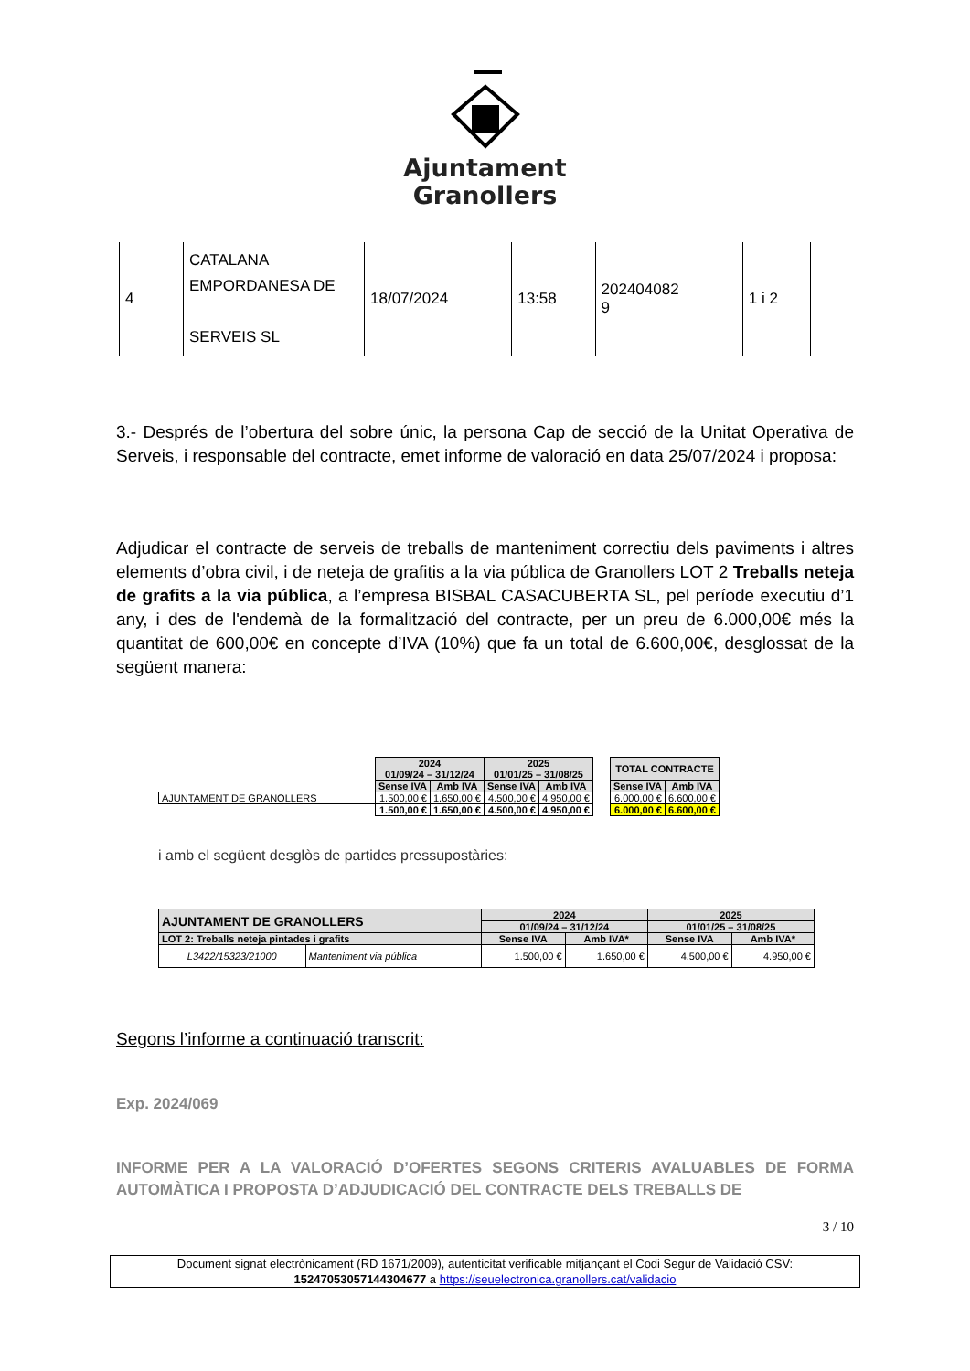Ajuntament
Granollers
| 4 | CATALANA EMPORDANESA DE SERVEIS SL | 18/07/2024 | 13:58 | 202404082 9 | 1 i 2 |
3.- Després de l’obertura del sobre únic, la persona Cap de secció de la Unitat Operativa de Serveis, i responsable del contracte, emet informe de valoració en data 25/07/2024 i proposa:
Adjudicar el contracte de serveis de treballs de manteniment correctiu dels paviments i altres elements d’obra civil, i de neteja de grafitis a la via pública de Granollers LOT 2 Treballs neteja de grafits a la via pública, a l’empresa BISBAL CASACUBERTA SL, pel període executiu d’1 any, i des de l'endemà de la formalització del contracte, per un preu de 6.000,00€ més la quantitat de 600,00€ en concepte d’IVA (10%) que fa un total de 6.600,00€, desglossat de la següent manera:
| | 2024 01/09/24 – 31/12/24 | | 2025 01/01/25 – 31/08/25 | | | TOTAL CONTRACTE | |
| | Sense IVA | Amb IVA | Sense IVA | Amb IVA | | Sense IVA | Amb IVA |
| AJUNTAMENT DE GRANOLLERS | 1.500,00 € | 1.650,00 € | 4.500,00 € | 4.950,00 € | | 6.000,00 € | 6.600,00 € |
| | 1.500,00 € | 1.650,00 € | 4.500,00 € | 4.950,00 € | | 6.000,00 € | 6.600,00 € |
i amb el següent desglòs de partides pressupostàries:
| AJUNTAMENT DE GRANOLLERS | | 2024 | | 2025 | |
| --- | --- | --- | --- | --- | --- |
| | | 01/09/24 – 31/12/24 | | 01/01/25 – 31/08/25 | |
| LOT 2: Treballs neteja pintades i grafits | | Sense IVA | Amb IVA* | Sense IVA | Amb IVA* |
| L3422/15323/21000 | Manteniment via pública | 1.500,00 € | 1.650,00 € | 4.500,00 € | 4.950,00 € |
Segons l’informe a continuació transcrit:
Exp. 2024/069
INFORME PER A LA VALORACIÓ D’OFERTES SEGONS CRITERIS AVALUABLES DE FORMA AUTOMÀTICA I PROPOSTA D’ADJUDICACIÓ DEL CONTRACTE DELS TREBALLS DE
3 / 10
Document signat electrònicament (RD 1671/2009), autenticitat verificable mitjançant el Codi Segur de Validació CSV:
15247053057144304677 a https://seuelectronica.granollers.cat/validacio